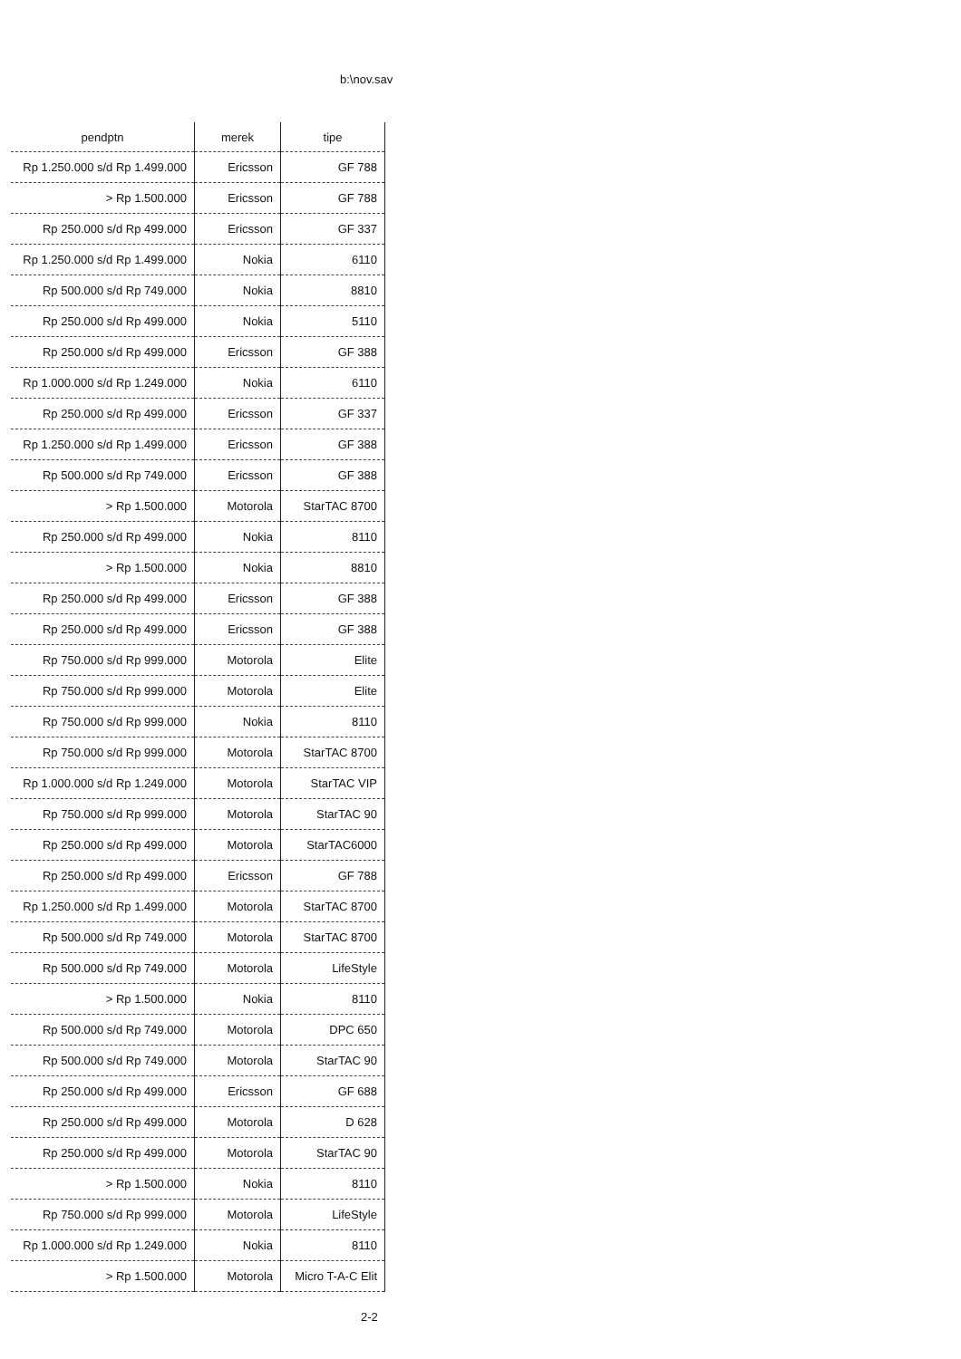b:\nov.sav
| pendptn | merek | tipe |
| --- | --- | --- |
| Rp 1.250.000 s/d Rp 1.499.000 | Ericsson | GF 788 |
| > Rp 1.500.000 | Ericsson | GF 788 |
| Rp 250.000 s/d Rp 499.000 | Ericsson | GF 337 |
| Rp 1.250.000 s/d Rp 1.499.000 | Nokia | 6110 |
| Rp 500.000 s/d Rp 749.000 | Nokia | 8810 |
| Rp 250.000 s/d Rp 499.000 | Nokia | 5110 |
| Rp 250.000 s/d Rp 499.000 | Ericsson | GF 388 |
| Rp 1.000.000 s/d Rp 1.249.000 | Nokia | 6110 |
| Rp 250.000 s/d Rp 499.000 | Ericsson | GF 337 |
| Rp 1.250.000 s/d Rp 1.499.000 | Ericsson | GF 388 |
| Rp 500.000 s/d Rp 749.000 | Ericsson | GF 388 |
| > Rp 1.500.000 | Motorola | StarTAC 8700 |
| Rp 250.000 s/d Rp 499.000 | Nokia | 8110 |
| > Rp 1.500.000 | Nokia | 8810 |
| Rp 250.000 s/d Rp 499.000 | Ericsson | GF 388 |
| Rp 250.000 s/d Rp 499.000 | Ericsson | GF 388 |
| Rp 750.000 s/d Rp 999.000 | Motorola | Elite |
| Rp 750.000 s/d Rp 999.000 | Motorola | Elite |
| Rp 750.000 s/d Rp 999.000 | Nokia | 8110 |
| Rp 750.000 s/d Rp 999.000 | Motorola | StarTAC 8700 |
| Rp 1.000.000 s/d Rp 1.249.000 | Motorola | StarTAC VIP |
| Rp 750.000 s/d Rp 999.000 | Motorola | StarTAC 90 |
| Rp 250.000 s/d Rp 499.000 | Motorola | StarTAC6000 |
| Rp 250.000 s/d Rp 499.000 | Ericsson | GF 788 |
| Rp 1.250.000 s/d Rp 1.499.000 | Motorola | StarTAC 8700 |
| Rp 500.000 s/d Rp 749.000 | Motorola | StarTAC 8700 |
| Rp 500.000 s/d Rp 749.000 | Motorola | LifeStyle |
| > Rp 1.500.000 | Nokia | 8110 |
| Rp 500.000 s/d Rp 749.000 | Motorola | DPC 650 |
| Rp 500.000 s/d Rp 749.000 | Motorola | StarTAC 90 |
| Rp 250.000 s/d Rp 499.000 | Ericsson | GF 688 |
| Rp 250.000 s/d Rp 499.000 | Motorola | D 628 |
| Rp 250.000 s/d Rp 499.000 | Motorola | StarTAC 90 |
| > Rp 1.500.000 | Nokia | 8110 |
| Rp 750.000 s/d Rp 999.000 | Motorola | LifeStyle |
| Rp 1.000.000 s/d Rp 1.249.000 | Nokia | 8110 |
| > Rp 1.500.000 | Motorola | Micro T-A-C Elit |
2-2